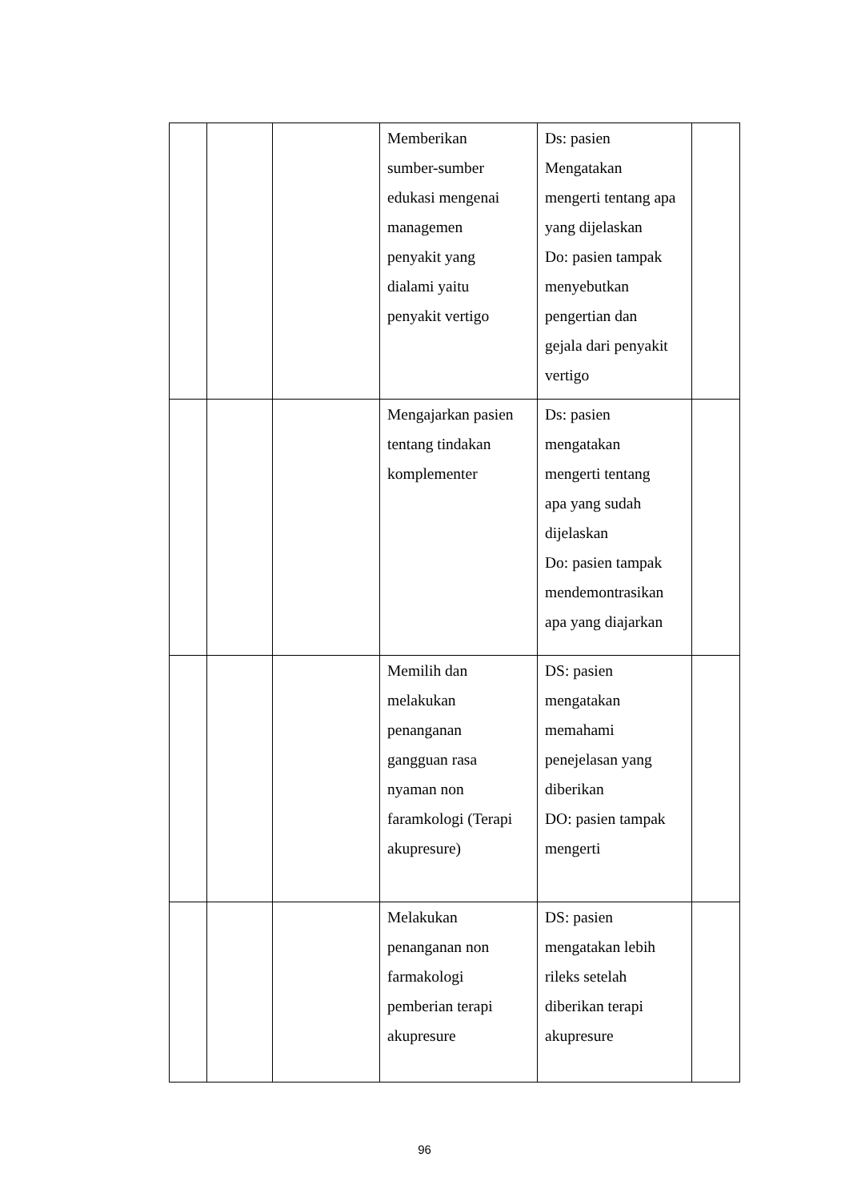| | | | Memberikan sumber-sumber edukasi mengenai managemen penyakit yang dialami yaitu penyakit vertigo | Ds: pasien Mengatakan mengerti tentang apa yang dijelaskan Do: pasien tampak menyebutkan pengertian dan gejala dari penyakit vertigo | |
| | | | Mengajarkan pasien tentang tindakan komplementer | Ds: pasien mengatakan mengerti tentang apa yang sudah dijelaskan Do: pasien tampak mendemontrasikan apa yang diajarkan | |
| | | | Memilih dan melakukan penanganan gangguan rasa nyaman non faramkologi (Terapi akupresure) | DS: pasien mengatakan memahami penejelasan yang diberikan DO: pasien tampak mengerti | |
| | | | Melakukan penanganan non farmakologi pemberian terapi akupresure | DS: pasien mengatakan lebih rileks setelah diberikan terapi akupresure | |
96